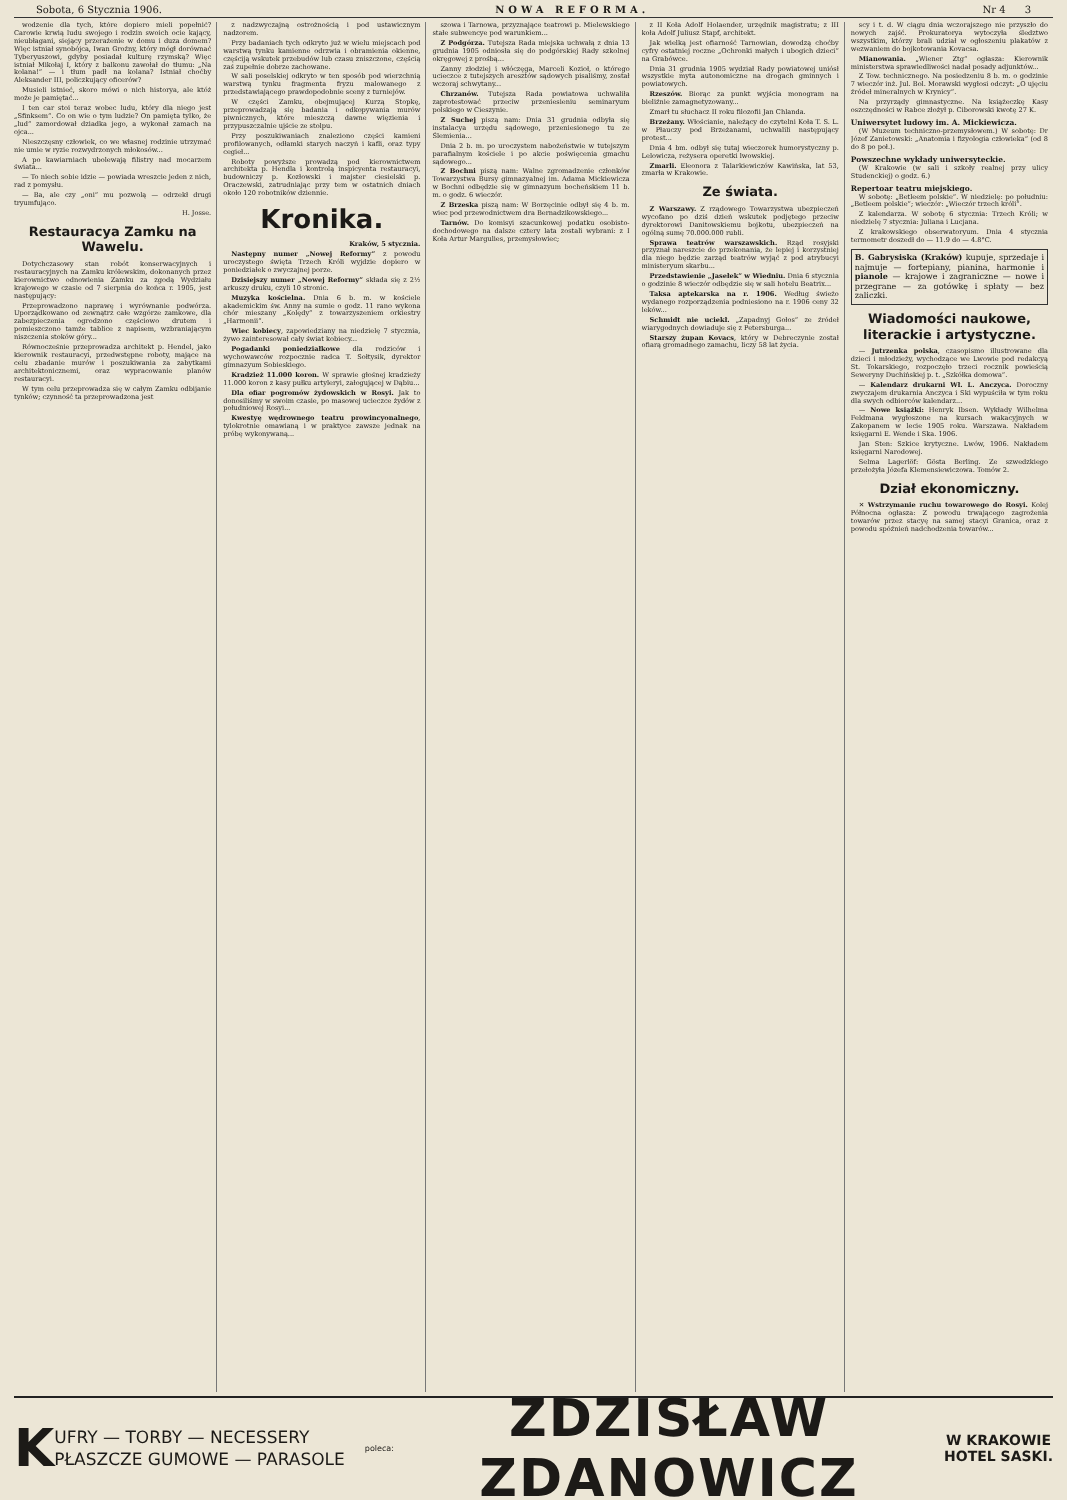Sobota, 6 Stycznia 1906. NOWA REFORMA. Nr 4 3
wodzenie dla tych, które dopiero mieli popełnić? Carowie krwią ludu swojego i rodzin swoich ocie kający, nieubłagani, siejący przerażenie w domu i duza domem? Więc istniał synobójca, Iwan Groźny, który mógł dorównać Tyberyuszowi, gdyby posiadał kulturę rzymską? Więc istniał Mikołaj I, który z balkonu zawołał do tłumu: „Na kolana!” — i tłum padł na kolana? Istniał choćby Aleksander III, policzkujący oficerów?
Musieli istnieć, skoro mówi o nich historya, ale któż może je pamiętać...
I ten car stoi teraz wobec ludu, który dla niego jest „Sfinksem”. Co on wie o tym ludzie? On pamięta tylko, że „lud” zamordował dziadka jego, a wykonał zamach na ojca...
Nieszczęsny człowiek, co we własnej rodzinie utrzymać nie umie w ryzie rozwydrzonych młokosów...
A po kawiarniach ubolewają filistry nad mocarzem świata...
— To niech sobie idzie — powiada wreszcie jeden z nich, rad z pomysłu.
— Ba, ale czy „oni” mu pozwolą — odrzekł drugi tryumfująco.
H. Josse.
Restauracya Zamku na Wawelu.
Dotychczasowy stan robót konserwacyjnych i restauracyjnych na Zamku królewskim, dokonanych przez kierownictwo odnowienia Zamku za zgodą Wydziału krajowego w czasie od 7 sierpnia do końca r. 1905, jest następujący:
Przeprowadzono naprawę i wyrównanie podwórza. Uporządkowano od zewnątrz całe wzgórze zamkowe, dla zabezpieczenia ogrodzono częściowo drutem i pomieszczono tamże tablice z napisem, wzbraniającym niszczenia stoków góry...
Równocześnie przeprowadza architekt p. Hendel, jako kierownik restauracyi, przedwstępne roboty, mające na celu zbadanie murów i poszukiwania za zabytkami architektonicznemi, oraz wypracowanie planów restauracyi.
W tym celu przeprowadza się w całym Zamku odbijanie tynków; czynność ta przeprowadzona jest
z nadzwyczajną ostrożnością i pod ustawicznym nadzorem.
Przy badaniach tych odkryto już w wielu miejscach pod warstwą tynku kamienne odrzwia i obramienia okienne, częściją wskutek przebudów lub czasu zniszczone, częścią zaś zupełnie dobrze zachowane.
W sali poselskiej odkryto w ten sposób pod wierzchnią warstwą tynku fragmenta fryzu malowanego z przedstawiającego prawdopodobnie sceny z turniejów.
W części Zamku, obejmującej Kurzą Stopkę, przeprowadzają się badania i odkopywania murów piwnicznych, które mieszczą dawne więzienia i przypuszczalnie ujście ze stolpu.
Przy poszukiwaniach znaleziono części kamieni profilowanych, odłamki starych naczyń i kafli, oraz typy cegieł...
Roboty powyższe prowadzą pod kierownictwem architekta p. Hendla i kontrolą inspicyenta restauracyi, budowniczy p. Kozłowski i majster ciesielski p. Oraczewski, zatrudniając przy tem w ostatnich dniach około 120 robotników dziennie.
Kronika.
Kraków, 5 stycznia.
Następny numer „Nowej Reformy” z powodu uroczystego święta Trzech Króli wyjdzie dopiero w poniedziałek o zwyczajnej porze.
Dzisiejszy numer „Nowej Reformy” składa się z 2½ arkuszy druku, czyli 10 stronic.
Muzyka kościelna. Dnia 6 b. m. w kościele akademickim św. Anny na sumie o godz. 11 rano wykona chór mieszany „Kolędy” z towarzyszeniem orkiestry „Harmonii”.
Wiec kobiecy, zapowiedziany na niedzielę 7 stycznia, żywo zainteresował cały świat kobiecy...
Pogadanki poniedziałkowe dla rodziców i wychowawców rozpocznie radca T. Sołtysik, dyrektor gimnazyum Sobieskiego.
Kradzież 11.000 koron. W sprawie głośnej kradzieży 11.000 koron z kasy pułku artyleryi, załogującej w Dąbiu...
Dla ofiar pogromów żydowskich w Rosyi. Jak to donosiliśmy w swoim czasie, po masowej ucieczce żydów z południowej Rosyi...
Kwestyę wędrownego teatru prowincyonalnego, tylokrotnie omawianą i w praktyce zawsze jednak na próbę wykonywaną...
szowa i Tarnowa, przyznające teatrowi p. Mielewskiego stałe subwencye pod warunkiem...
Z Podgórza. Tutejsza Rada miejska uchwałą z dnia 13 grudnia 1905 odniosła się do podgórskiej Rady szkolnej okręgowej z prośbą...
Zanny złodziej i włóczęga, Marceli Kozioł, o którego ucieczce z tutejszych aresztów sądowych pisaliśmy, został wczoraj schwytany...
Chrzanów. Tutejsza Rada powiatowa uchwaliła zaprotestować przeciw przeniesieniu seminaryum polskiego w Cieszynie.
Z Suchej piszą nam: Dnia 31 grudnia odbyła się instalacya urzędu sądowego, przeniesionego tu ze Ślemienia...
Dnia 2 b. m. po uroczystem nabożeństwie w tutejszym parafialnym kościele i po akcie poświęcenia gmachu sądowego...
Z Bochni piszą nam: Walne zgromadzenie członków Towarzystwa Bursy gimnazyalnej im. Adama Mickiewicza w Bochni odbędzie się w gimnazyum bocheńskiem 11 b. m. o godz. 6 wieczór.
Z Brzeska piszą nam: W Borzęcinie odbył się 4 b. m. wiec pod przewodnictwem dra Bernadzikowskiego...
Tarnów. Do komisyi szacunkowej podatku osobisto-dochodowego na dalsze cztery lata zostali wybrani: z I Koła Artur Margulies, przemysłowiec;
z II Koła Adolf Holaender, urzędnik magistratu; z III koła Adolf Juliusz Stapf, architekt.
Jak wielką jest ofiarność Tarnowian, dowodzą choćby cyfry ostatniej roczne „Ochronki małych i ubogich dzieci” na Grabówce.
Dnia 31 grudnia 1905 wydział Rady powiatowej uniósł wszystkie myta autonomiczne na drogach gminnych i powiatowych.
Rzeszów. Biorąc za punkt wyjścia monogram na bieliźnie zamagnetyzowany...
Zmarł tu słuchacz II roku filozofii Jan Chlanda.
Brzeżany. Włościanie, należący do czytelni Koła T. S. L. w Płauczy pod Brzeżanami, uchwalili następujący protest...
Dnia 4 bm. odbył się tutaj wieczorek humorystyczny p. Lelowicza, reżysera operetki lwowskiej.
Zmarli. Eleonora z Talarkiewiczów Kawińska, lat 53, zmarła w Krakowie.
Ze świata.
Z Warszawy. Z rządowego Towarzystwa ubezpieczeń wycofano po dziś dzień wskutek podjętego przeciw dyrektorowi Danitowskiemu bojkotu, ubezpieczeń na ogólną sumę 70.000.000 rubli.
Sprawa teatrów warszawskich. Rząd rosyjski przyznał nareszcie do przekonania, że lepiej i korzystniej dla niego będzie zarząd teatrów wyjąć z pod atrybucyi ministeryum skarbu...
Przedstawienie „Jasełek” w Wiedniu. Dnia 6 stycznia o godzinie 8 wieczór odbędzie się w sali hotelu Beatrix...
Taksa aptekarska na r. 1906. Według świeżo wydanego rozporządzenia podniesiono na r. 1906 ceny 32 leków...
Schmidt nie uciekł. „Zapadnyj Gołos” ze źródeł wiarygodnych dowiaduje się z Petersburga...
Starszy żupan Kovacs, który w Debreczynie został ofiarą gromadnego zamachu, liczy 58 lat życia.
scy i t. d. W ciągu dnia wczorajszego nie przyszło do nowych zajść. Prokuratorya wytoczyła śledztwo wszystkim, którzy brali udział w ogłoszeniu plakatów z wezwaniem do bojkotowania Kovacsa.
Mianowania. „Wiener Ztg” ogłasza: Kierownik ministerstwa sprawiedliwości nadał posady adjunktów...
Z Tow. technicznego. Na posiedzeniu 8 b. m. o godzinie 7 wieczór inż. Jul. Bol. Morawski wygłosi odczyt: „O ujęciu źródeł mineralnych w Krynicy”.
Na przyrządy gimnastyczne. Na książeczkę Kasy oszczędności w Rabce złożył p. Ciborowski kwotę 27 K.
Uniwersytet ludowy im. A. Mickiewicza.
(W Muzeum techniczno-przemysłowem.) W sobotę: Dr Józef Zanietowski: „Anatomia i fizyologia człowieka” (od 8 do 8 po poł.).
Powszechne wykłady uniwersyteckie.
(W Krakowie (w sali i szkoły realnej przy ulicy Studenckiej) o godz. 6.)
Repertoar teatru miejskiego.
W sobotę: „Betleem polskie”. W niedzielę: po południu: „Betleem polskie”; wieczór: „Wieczór trzech króli”.
Z kalendarza. W sobotę 6 stycznia: Trzech Króli; w niedzielę 7 stycznia: Juliana i Lucjana.
Z krakowskiego obserwatoryum. Dnia 4 stycznia termometr doszedł do — 11.9 do — 4.8°C.
B. Gabrysiska (Kraków) kupuje, sprzedaje i najmuje — fortepiany, pianina, harmonie i pianole — krajowe i zagraniczne — nowe i przegrane — za gotówkę i spłaty — bez zaliczki.
Wiadomości naukowe, literackie i artystyczne.
— Jutrzenka polska, czasopismo illustrowane dla dzieci i młodzieży, wychodzące we Lwowie pod redakcyą St. Tokarskiego, rozpoczęło trzeci rocznik powieścią Seweryny Duchińskiej p. t. „Szkółka domowa”.
— Kalendarz drukarni Wł. L. Anczyca. Doroczny zwyczajem drukarnia Anczyca i Ski wypuściła w tym roku dla swych odbiorców kalendarz...
— Nowe książki: Henryk Ibsen. Wykłady Wilhelma Feldmana wygłoszone na kursach wakacyjnych w Zakopanem w lecie 1905 roku. Warszawa. Nakładem księgarni E. Wende i Ska. 1906.
Jan Sten: Szkice krytyczne. Lwów, 1906. Nakładem księgarni Narodowej.
Selma Lagerlöf: Gösta Berling. Ze szwedzkiego przełożyła Józefa Klemensiewiczowa. Tomów 2.
Dział ekonomiczny.
✕ Wstrzymanie ruchu towarowego do Rosyi. Kolej Północna ogłasza: Z powodu trwającego zagrożenia towarów przez stacyę na samej stacyi Granica, oraz z powodu spóźnień nadchodzenia towarów...
K
UFRY — TORBY — NECESSERY
PŁASZCZE GUMOWE — PARASOLE
poleca: ZDZISŁAW ZDANOWICZ
W KRAKOWIE
HOTEL SASKI.